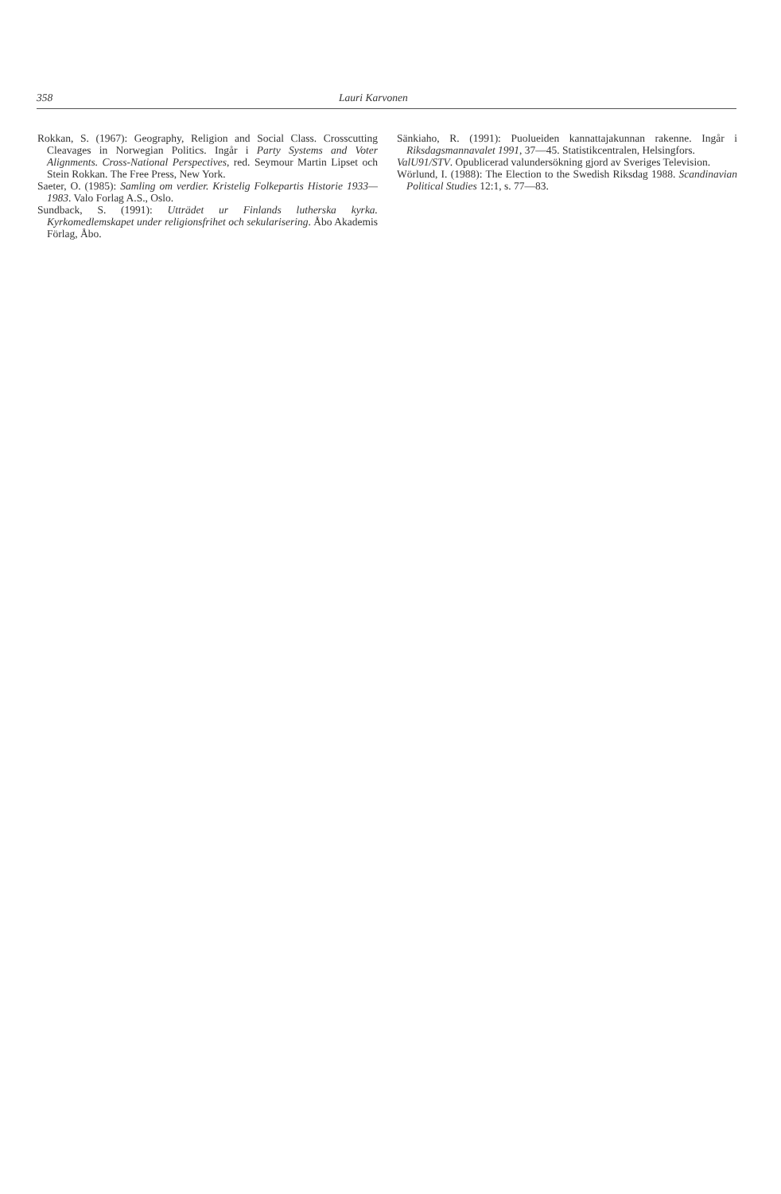358 Lauri Karvonen
Rokkan, S. (1967): Geography, Religion and Social Class. Crosscutting Cleavages in Norwegian Politics. Ingår i Party Systems and Voter Alignments. Cross-National Perspectives, red. Seymour Martin Lipset och Stein Rokkan. The Free Press, New York.
Saeter, O. (1985): Samling om verdier. Kristelig Folkepartis Historie 1933—1983. Valo Forlag A.S., Oslo.
Sundback, S. (1991): Utträdet ur Finlands lutherska kyrka. Kyrkomedlemskapet under religionsfrihet och sekularisering. Åbo Akademis Förlag, Åbo.
Sänkiaho, R. (1991): Puolueiden kannattajakunnan rakenne. Ingår i Riksdagsmannavalet 1991, 37—45. Statistikcentralen, Helsingfors.
ValU91/STV. Opublicerad valundersökning gjord av Sveriges Television.
Wörlund, I. (1988): The Election to the Swedish Riksdag 1988. Scandinavian Political Studies 12:1, s. 77—83.